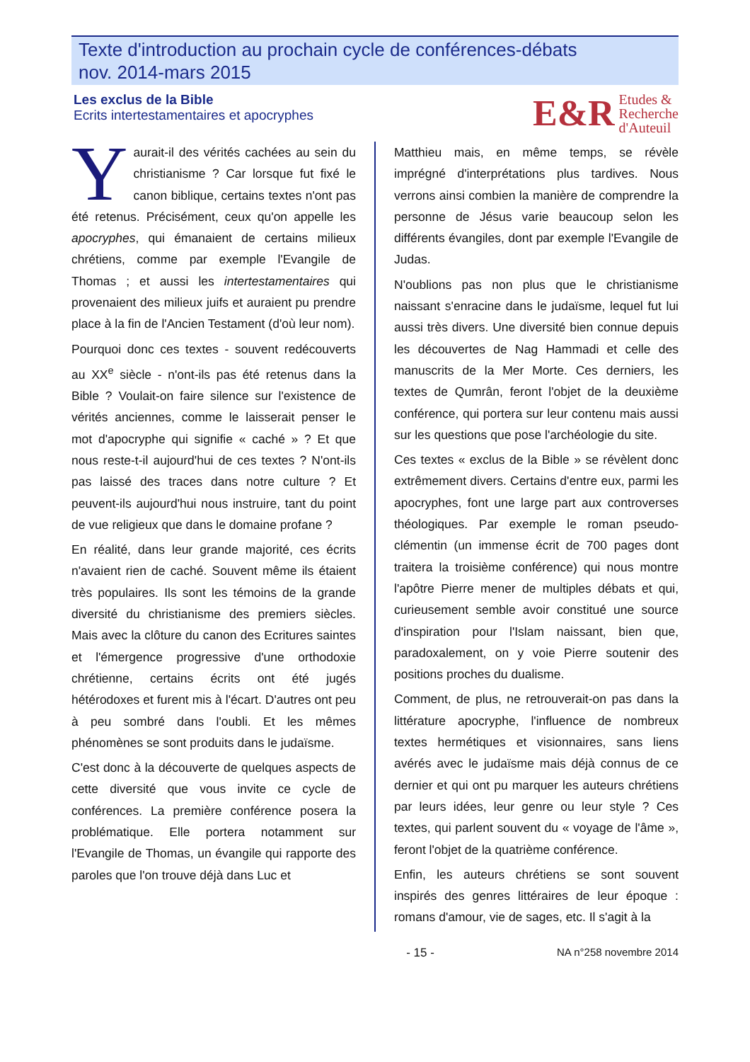Texte d'introduction au prochain cycle de conférences-débats
nov. 2014-mars 2015
Les exclus de la Bible
Ecrits intertestamentaires et apocryphes
E&R
Etudes &
Recherche
d'Auteuil
Yaurait-il des vérités cachées au sein du christianisme ? Car lorsque fut fixé le canon biblique, certains textes n'ont pas été retenus. Précisément, ceux qu'on appelle les apocryphes, qui émanaient de certains milieux chrétiens, comme par exemple l'Evangile de Thomas ; et aussi les intertestamentaires qui provenaient des milieux juifs et auraient pu prendre place à la fin de l'Ancien Testament (d'où leur nom).
Pourquoi donc ces textes - souvent redécouverts au XX<sup>e</sup> siècle - n'ont-ils pas été retenus dans la Bible ? Voulait-on faire silence sur l'existence de vérités anciennes, comme le laisserait penser le mot d'apocryphe qui signifie « caché » ? Et que nous reste-t-il aujourd'hui de ces textes ? N'ont-ils pas laissé des traces dans notre culture ? Et peuvent-ils aujourd'hui nous instruire, tant du point de vue religieux que dans le domaine profane ?
En réalité, dans leur grande majorité, ces écrits n'avaient rien de caché. Souvent même ils étaient très populaires. Ils sont les témoins de la grande diversité du christianisme des premiers siècles. Mais avec la clôture du canon des Ecritures saintes et l'émergence progressive d'une orthodoxie chrétienne, certains écrits ont été jugés hétérodoxes et furent mis à l'écart. D'autres ont peu à peu sombré dans l'oubli. Et les mêmes phénomènes se sont produits dans le judaïsme.
C'est donc à la découverte de quelques aspects de cette diversité que vous invite ce cycle de conférences. La première conférence posera la problématique. Elle portera notamment sur l'Evangile de Thomas, un évangile qui rapporte des paroles que l'on trouve déjà dans Luc et
Matthieu mais, en même temps, se révèle imprégné d'interprétations plus tardives. Nous verrons ainsi combien la manière de comprendre la personne de Jésus varie beaucoup selon les différents évangiles, dont par exemple l'Evangile de Judas.
N'oublions pas non plus que le christianisme naissant s'enracine dans le judaïsme, lequel fut lui aussi très divers. Une diversité bien connue depuis les découvertes de Nag Hammadi et celle des manuscrits de la Mer Morte. Ces derniers, les textes de Qumrân, feront l'objet de la deuxième conférence, qui portera sur leur contenu mais aussi sur les questions que pose l'archéologie du site.
Ces textes « exclus de la Bible » se révèlent donc extrêmement divers. Certains d'entre eux, parmi les apocryphes, font une large part aux controverses théologiques. Par exemple le roman pseudo-clémentin (un immense écrit de 700 pages dont traitera la troisième conférence) qui nous montre l'apôtre Pierre mener de multiples débats et qui, curieusement semble avoir constitué une source d'inspiration pour l'Islam naissant, bien que, paradoxalement, on y voie Pierre soutenir des positions proches du dualisme.
Comment, de plus, ne retrouverait-on pas dans la littérature apocryphe, l'influence de nombreux textes hermétiques et visionnaires, sans liens avérés avec le judaïsme mais déjà connus de ce dernier et qui ont pu marquer les auteurs chrétiens par leurs idées, leur genre ou leur style ? Ces textes, qui parlent souvent du « voyage de l'âme », feront l'objet de la quatrième conférence.
Enfin, les auteurs chrétiens se sont souvent inspirés des genres littéraires de leur époque : romans d'amour, vie de sages, etc. Il s'agit à la
- 15 - NA n°258 novembre 2014